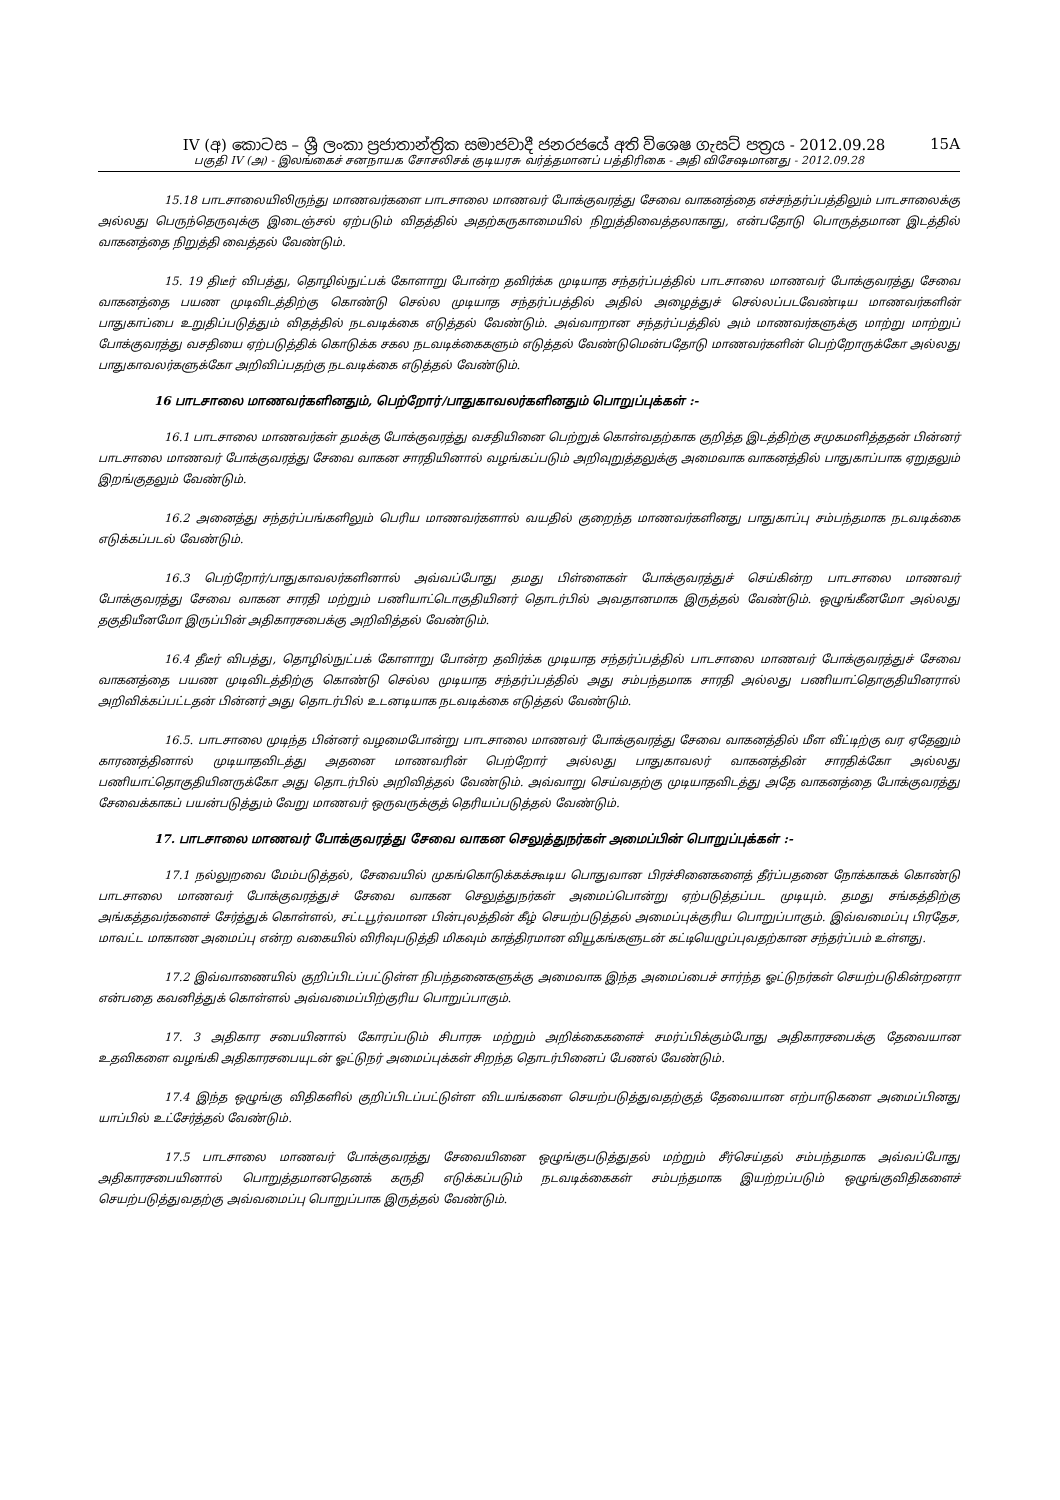IV (අ) කොටස – ශ්‍රී ලංකා ප්‍රජාතාන්ත්‍රික සමාජවාදී ජනරජයේ අති විශෙෂ ගැසට් පත්‍රය - 2012.09.28 15A
பகுதி IV (அ) - இலங்கைச் சனநாயக சோசலிசக் குடியரசு வர்த்தமானப் பத்திரிகை - அதி விசேஷமானது - 2012.09.28
15.18 பாடசாலையிலிருந்து மாணவர்களை பாடசாலை மாணவர் போக்குவரத்து சேவை வாகனத்தை எச்சந்தர்ப்பத்திலும் பாடசாலைக்கு அல்லது பெருந்தெருவுக்கு இடைஞ்சல் ஏற்படும் விதத்தில் அதற்கருகாமையில் நிறுத்திவைத்தலாகாது, என்பதோடு பொருத்தமான இடத்தில் வாகனத்தை நிறுத்தி வைத்தல் வேண்டும்.
15. 19 திடீர் விபத்து, தொழில்நுட்பக் கோளாறு போன்ற தவிர்க்க முடியாத சந்தர்ப்பத்தில் பாடசாலை மாணவர் போக்குவரத்து சேவை வாகனத்தை பயண முடிவிடத்திற்கு கொண்டு செல்ல முடியாத சந்தர்ப்பத்தில் அதில் அழைத்துச் செல்லப்படவேண்டிய மாணவர்களின் பாதுகாப்பை உறுதிப்படுத்தும் விதத்தில் நடவடிக்கை எடுத்தல் வேண்டும். அவ்வாறான சந்தர்ப்பத்தில் அம் மாணவர்களுக்கு மாற்று மாற்றுப் போக்குவரத்து வசதியை ஏற்படுத்திக் கொடுக்க சகல நடவடிக்கைகளும் எடுத்தல் வேண்டுமென்பதோடு மாணவர்களின் பெற்றோருக்கோ அல்லது பாதுகாவலர்களுக்கோ அறிவிப்பதற்கு நடவடிக்கை எடுத்தல் வேண்டும்.
16 பாடசாலை மாணவர்களினதும், பெற்றோர்/பாதுகாவலர்களினதும் பொறுப்புக்கள் :-
16.1 பாடசாலை மாணவர்கள் தமக்கு போக்குவரத்து வசதியினை பெற்றுக் கொள்வதற்காக குறித்த இடத்திற்கு சமுகமளித்ததன் பின்னர் பாடசாலை மாணவர் போக்குவரத்து சேவை வாகன சாரதியினால் வழங்கப்படும் அறிவுறுத்தலுக்கு அமைவாக வாகனத்தில் பாதுகாப்பாக ஏறுதலும் இறங்குதலும் வேண்டும்.
16.2 அனைத்து சந்தர்ப்பங்களிலும் பெரிய மாணவர்களால் வயதில் குறைந்த மாணவர்களினது பாதுகாப்பு சம்பந்தமாக நடவடிக்கை எடுக்கப்படல் வேண்டும்.
16.3 பெற்றோர்/பாதுகாவலர்களினால் அவ்வப்போது தமது பிள்ளைகள் போக்குவரத்துச் செய்கின்ற பாடசாலை மாணவர் போக்குவரத்து சேவை வாகன சாரதி மற்றும் பணியாட்டொகுதியினர் தொடர்பில் அவதானமாக இருத்தல் வேண்டும். ஒழுங்கீனமோ அல்லது தகுதியீனமோ இருப்பின் அதிகாரசபைக்கு அறிவித்தல் வேண்டும்.
16.4 தீடீர் விபத்து, தொழில்நுட்பக் கோளாறு போன்ற தவிர்க்க முடியாத சந்தர்ப்பத்தில் பாடசாலை மாணவர் போக்குவரத்துச் சேவை வாகனத்தை பயண முடிவிடத்திற்கு கொண்டு செல்ல முடியாத சந்தர்ப்பத்தில் அது சம்பந்தமாக சாரதி அல்லது பணியாட்தொகுதியினரால் அறிவிக்கப்பட்டதன் பின்னர் அது தொடர்பில் உடனடியாக நடவடிக்கை எடுத்தல் வேண்டும்.
16.5. பாடசாலை முடிந்த பின்னர் வழமைபோன்று பாடசாலை மாணவர் போக்குவரத்து சேவை வாகனத்தில் மீள வீட்டிற்கு வர ஏதேனும் காரணத்தினால் முடியாதவிடத்து அதனை மாணவரின் பெற்றோர் அல்லது பாதுகாவலர் வாகனத்தின் சாரதிக்கோ அல்லது பணியாட்தொகுதியினருக்கோ அது தொடர்பில் அறிவித்தல் வேண்டும். அவ்வாறு செய்வதற்கு முடியாதவிடத்து அதே வாகனத்தை போக்குவரத்து சேவைக்காகப் பயன்படுத்தும் வேறு மாணவர் ஒருவருக்குத் தெரியப்படுத்தல் வேண்டும்.
17. பாடசாலை மாணவர் போக்குவரத்து சேவை வாகன செலுத்துநர்கள் அமைப்பின் பொறுப்புக்கள் :-
17.1 நல்லுறவை மேம்படுத்தல், சேவையில் முகங்கொடுக்கக்கூடிய பொதுவான பிரச்சினைகளைத் தீர்ப்பதனை நோக்காகக் கொண்டு பாடசாலை மாணவர் போக்குவரத்துச் சேவை வாகன செலுத்துநர்கள் அமைப்பொன்று ஏற்படுத்தப்பட முடியும். தமது சங்கத்திற்கு அங்கத்தவர்களைச் சேர்த்துக் கொள்ளல், சட்டபூர்வமான பின்புலத்தின் கீழ் செயற்படுத்தல் அமைப்புக்குரிய பொறுப்பாகும். இவ்வமைப்பு பிரதேச, மாவட்ட மாகாண அமைப்பு என்ற வகையில் விரிவுபடுத்தி மிகவும் காத்திரமான வியூகங்களுடன் கட்டியெழுப்புவதற்கான சந்தர்ப்பம் உள்ளது.
17.2 இவ்வாணையில் குறிப்பிடப்பட்டுள்ள நிபந்தனைகளுக்கு அமைவாக இந்த அமைப்பைச் சார்ந்த ஓட்டுநர்கள் செயற்படுகின்றனரா என்பதை கவனித்துக் கொள்ளல் அவ்வமைப்பிற்குரிய பொறுப்பாகும்.
17. 3 அதிகார சபையினால் கோரப்படும் சிபாரசு மற்றும் அறிக்கைகளைச் சமர்ப்பிக்கும்போது அதிகாரசபைக்கு தேவையான உதவிகளை வழங்கி அதிகாரசபையுடன் ஓட்டுநர் அமைப்புக்கள் சிறந்த தொடர்பினைப் பேணல் வேண்டும்.
17.4 இந்த ஒழுங்கு விதிகளில் குறிப்பிடப்பட்டுள்ள விடயங்களை செயற்படுத்துவதற்குத் தேவையான எற்பாடுகளை அமைப்பினது யாப்பில் உட்சேர்த்தல் வேண்டும்.
17.5 பாடசாலை மாணவர் போக்குவரத்து சேவையினை ஒழுங்குபடுத்துதல் மற்றும் சீர்செய்தல் சம்பந்தமாக அவ்வப்போது அதிகாரசபையினால் பொறுத்தமானதெனக் கருதி எடுக்கப்படும் நடவடிக்கைகள் சம்பந்தமாக இயற்றப்படும் ஒழுங்குவிதிகளைச் செயற்படுத்துவதற்கு அவ்வமைப்பு பொறுப்பாக இருத்தல் வேண்டும்.